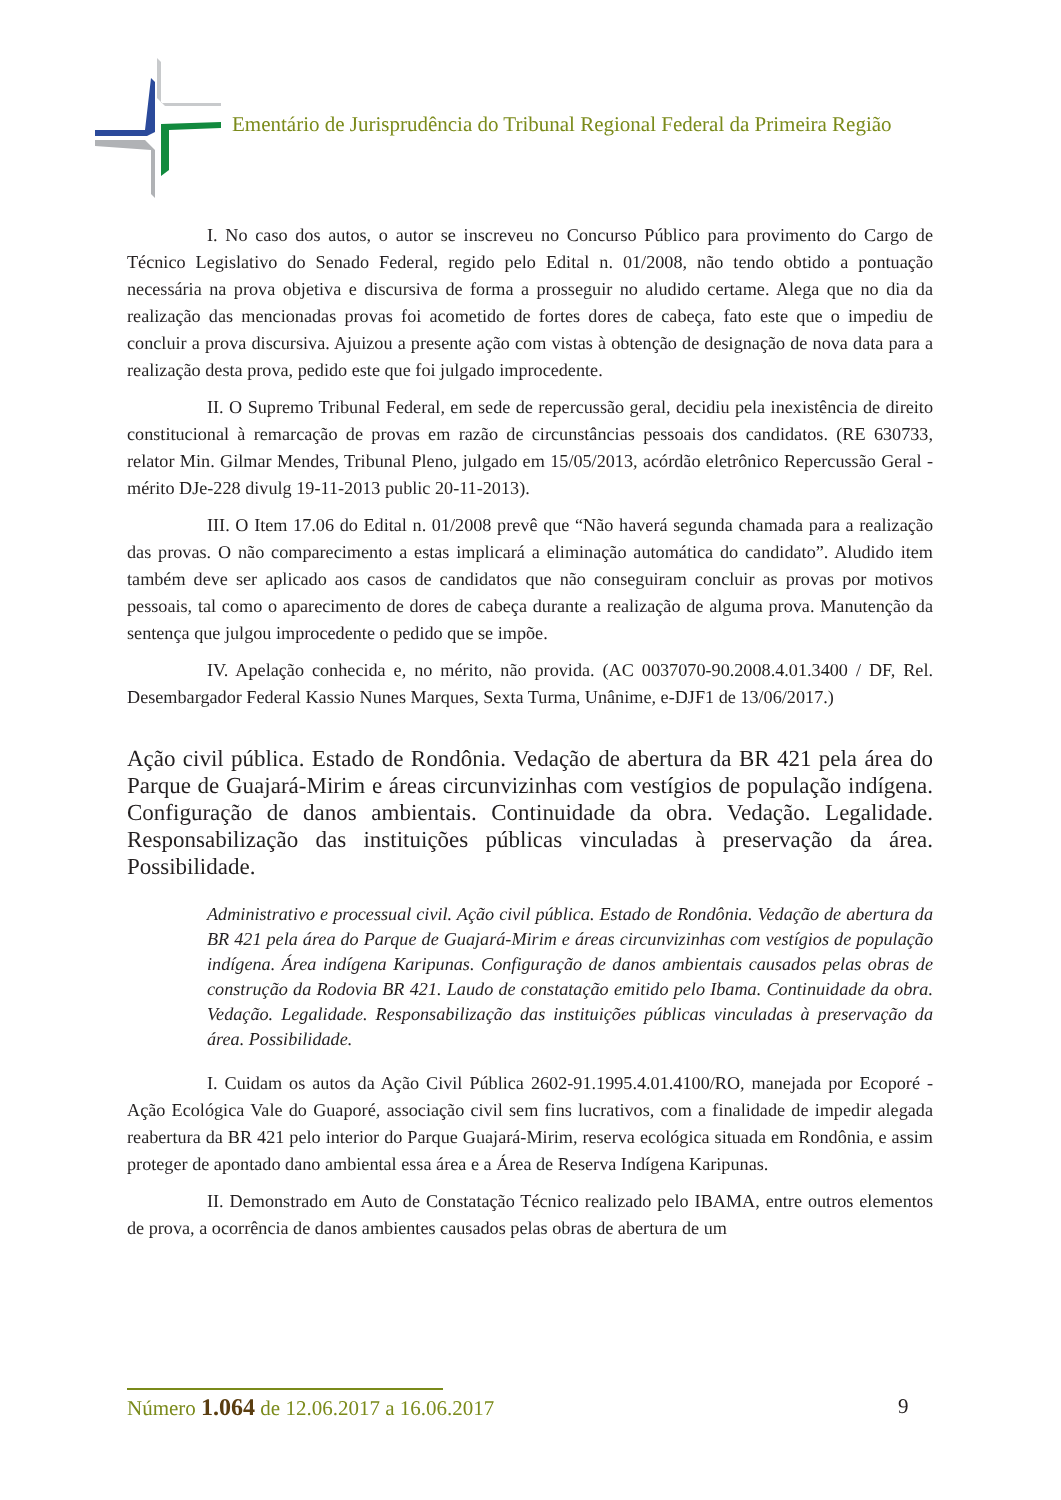Ementário de Jurisprudência do Tribunal Regional Federal da Primeira Região
I. No caso dos autos, o autor se inscreveu no Concurso Público para provimento do Cargo de Técnico Legislativo do Senado Federal, regido pelo Edital n. 01/2008, não tendo obtido a pontuação necessária na prova objetiva e discursiva de forma a prosseguir no aludido certame. Alega que no dia da realização das mencionadas provas foi acometido de fortes dores de cabeça, fato este que o impediu de concluir a prova discursiva. Ajuizou a presente ação com vistas à obtenção de designação de nova data para a realização desta prova, pedido este que foi julgado improcedente.
II. O Supremo Tribunal Federal, em sede de repercussão geral, decidiu pela inexistência de direito constitucional à remarcação de provas em razão de circunstâncias pessoais dos candidatos. (RE 630733, relator Min. Gilmar Mendes, Tribunal Pleno, julgado em 15/05/2013, acórdão eletrônico Repercussão Geral - mérito DJe-228 divulg 19-11-2013 public 20-11-2013).
III. O Item 17.06 do Edital n. 01/2008 prevê que “Não haverá segunda chamada para a realização das provas. O não comparecimento a estas implicará a eliminação automática do candidato”. Aludido item também deve ser aplicado aos casos de candidatos que não conseguiram concluir as provas por motivos pessoais, tal como o aparecimento de dores de cabeça durante a realização de alguma prova. Manutenção da sentença que julgou improcedente o pedido que se impõe.
IV. Apelação conhecida e, no mérito, não provida. (AC 0037070-90.2008.4.01.3400 / DF, Rel. Desembargador Federal Kassio Nunes Marques, Sexta Turma, Unânime, e-DJF1 de 13/06/2017.)
Ação civil pública. Estado de Rondônia. Vedação de abertura da BR 421 pela área do Parque de Guajará-Mirim e áreas circunvizinhas com vestígios de população indígena. Configuração de danos ambientais. Continuidade da obra. Vedação. Legalidade. Responsabilização das instituições públicas vinculadas à preservação da área. Possibilidade.
Administrativo e processual civil. Ação civil pública. Estado de Rondônia. Vedação de abertura da BR 421 pela área do Parque de Guajará-Mirim e áreas circunvizinhas com vestígios de população indígena. Área indígena Karipunas. Configuração de danos ambientais causados pelas obras de construção da Rodovia BR 421. Laudo de constatação emitido pelo Ibama. Continuidade da obra. Vedação. Legalidade. Responsabilização das instituições públicas vinculadas à preservação da área. Possibilidade.
I. Cuidam os autos da Ação Civil Pública 2602-91.1995.4.01.4100/RO, manejada por Ecoporé - Ação Ecológica Vale do Guaporé, associação civil sem fins lucrativos, com a finalidade de impedir alegada reabertura da BR 421 pelo interior do Parque Guajará-Mirim, reserva ecológica situada em Rondônia, e assim proteger de apontado dano ambiental essa área e a Área de Reserva Indígena Karipunas.
II. Demonstrado em Auto de Constatação Técnico realizado pelo IBAMA, entre outros elementos de prova, a ocorrência de danos ambientes causados pelas obras de abertura de um
Número 1.064 de 12.06.2017 a 16.06.2017 9